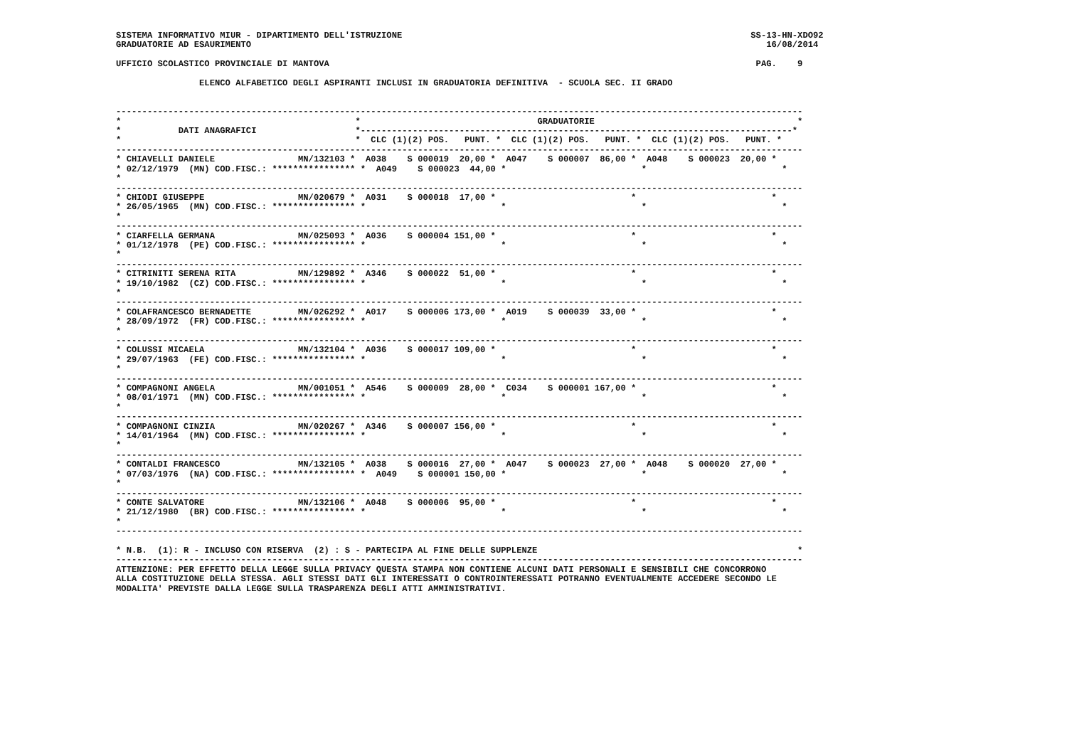SISTEMA INFORMATIVO MIUR - DIPARTIMENTO DELL'ISTRUZIONE                                                                   SS-13-HN-XDO92
GRADUATORIE AD ESAURIMENTO                                                                                                   16/08/2014

UFFICIO SCOLASTICO PROVINCIALE DI MANTOVA                                                                                  PAG.    9

                ELENCO ALFABETICO DEGLI ASPIRANTI INCLUSI IN GRADUATORIA DEFINITIVA  - SCUOLA SEC. II GRADO


------------------------------------------------------------------------------------------------------------------------------------
*                                             *                                  GRADUATORIE                                       *
*           DATI ANAGRAFICI                   *-----------------------------------------------------------------------------------*
*                                             *  CLC (1)(2) POS.   PUNT. *  CLC (1)(2) POS.   PUNT. *  CLC (1)(2) POS.   PUNT. *
------------------------------------------------------------------------------------------------------------------------------------
* CHIAVELLI DANIELE                MN/132103 *  A038    S 000019  20,00 *  A047    S 000007  86,00 *  A048    S 000023  20,00 *
* 02/12/1979  (MN) COD.FISC.: **************** *  A049    S 000023  44,00 *                          *                          *
*
------------------------------------------------------------------------------------------------------------------------------------
* CHIODI GIUSEPPE                  MN/020679 *  A031    S 000018  17,00 *                          *                          *
* 26/05/1965  (MN) COD.FISC.: **************** *                          *                          *                          *
*
------------------------------------------------------------------------------------------------------------------------------------
* CIARFELLA GERMANA                MN/025093 *  A036    S 000004 151,00 *                          *                          *
* 01/12/1978  (PE) COD.FISC.: **************** *                          *                          *                          *
*
------------------------------------------------------------------------------------------------------------------------------------
* CITRINITI SERENA RITA            MN/129892 *  A346    S 000022  51,00 *                          *                          *
* 19/10/1982  (CZ) COD.FISC.: **************** *                          *                          *                          *
*
------------------------------------------------------------------------------------------------------------------------------------
* COLAFRANCESCO BERNADETTE         MN/026292 *  A017    S 000006 173,00 *  A019    S 000039  33,00 *                          *
* 28/09/1972  (FR) COD.FISC.: **************** *                          *                          *                          *
*
------------------------------------------------------------------------------------------------------------------------------------
* COLUSSI MICAELA                  MN/132104 *  A036    S 000017 109,00 *                          *                          *
* 29/07/1963  (FE) COD.FISC.: **************** *                          *                          *                          *
*
------------------------------------------------------------------------------------------------------------------------------------
* COMPAGNONI ANGELA                MN/001051 *  A546    S 000009  28,00 *  C034    S 000001 167,00 *                          *
* 08/01/1971  (MN) COD.FISC.: **************** *                          *                          *                          *
*
------------------------------------------------------------------------------------------------------------------------------------
* COMPAGNONI CINZIA                MN/020267 *  A346    S 000007 156,00 *                          *                          *
* 14/01/1964  (MN) COD.FISC.: **************** *                          *                          *                          *
*
------------------------------------------------------------------------------------------------------------------------------------
* CONTALDI FRANCESCO               MN/132105 *  A038    S 000016  27,00 *  A047    S 000023  27,00 *  A048    S 000020  27,00 *
* 07/03/1976  (NA) COD.FISC.: **************** *  A049    S 000001 150,00 *                          *                          *
*
------------------------------------------------------------------------------------------------------------------------------------
* CONTE SALVATORE                  MN/132106 *  A048    S 000006  95,00 *                          *                          *
* 21/12/1980  (BR) COD.FISC.: **************** *                          *                          *                          *
*
------------------------------------------------------------------------------------------------------------------------------------

* N.B.  (1): R - INCLUSO CON RISERVA  (2) : S - PARTECIPA AL FINE DELLE SUPPLENZE                                                  *
------------------------------------------------------------------------------------------------------------------------------------
ATTENZIONE: PER EFFETTO DELLA LEGGE SULLA PRIVACY QUESTA STAMPA NON CONTIENE ALCUNI DATI PERSONALI E SENSIBILI CHE CONCORRONO
ALLA COSTITUZIONE DELLA STESSA. AGLI STESSI DATI GLI INTERESSATI O CONTROINTERESSATI POTRANNO EVENTUALMENTE ACCEDERE SECONDO LE
MODALITA' PREVISTE DALLA LEGGE SULLA TRASPARENZA DEGLI ATTI AMMINISTRATIVI.